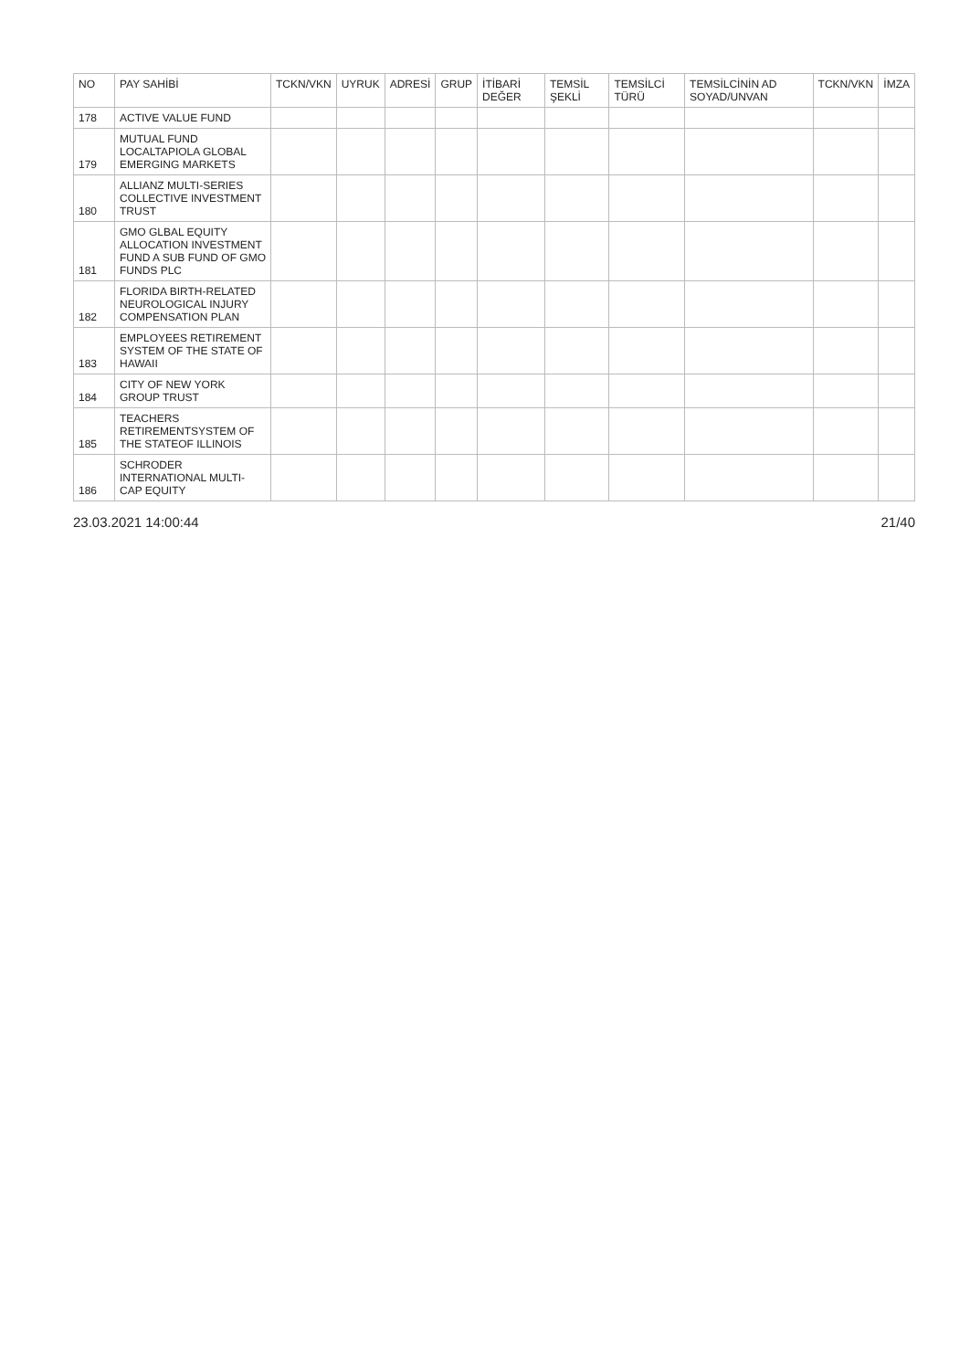| NO | PAY SAHİBİ | TCKN/VKN | UYRUK | ADRESİ | GRUP | İTİBARİ DEĞER | TEMSİL ŞEKLİ | TEMSİLCİ TÜRÜ | TEMSİLCİNİN AD SOYAD/UNVAN | TCKN/VKN | İMZA |
| --- | --- | --- | --- | --- | --- | --- | --- | --- | --- | --- | --- |
| 178 | ACTIVE VALUE FUND | | | | | | | | | | |
| 179 | MUTUAL FUND LOCALTAPIOLA GLOBAL EMERGING MARKETS | | | | | | | | | | |
| 180 | ALLIANZ MULTI-SERIES COLLECTIVE INVESTMENT TRUST | | | | | | | | | | |
| 181 | GMO GLBAL EQUITY ALLOCATION INVESTMENT FUND A SUB FUND OF GMO FUNDS PLC | | | | | | | | | | |
| 182 | FLORIDA BIRTH-RELATED NEUROLOGICAL INJURY COMPENSATION PLAN | | | | | | | | | | |
| 183 | EMPLOYEES RETIREMENT SYSTEM OF THE STATE OF HAWAII | | | | | | | | | | |
| 184 | CITY OF NEW YORK GROUP TRUST | | | | | | | | | | |
| 185 | TEACHERS RETIREMENTSYSTEM OF THE STATEOF ILLINOIS | | | | | | | | | | |
| 186 | SCHRODER INTERNATIONAL MULTI-CAP EQUITY | | | | | | | | | | |
23.03.2021 14:00:44 21/40